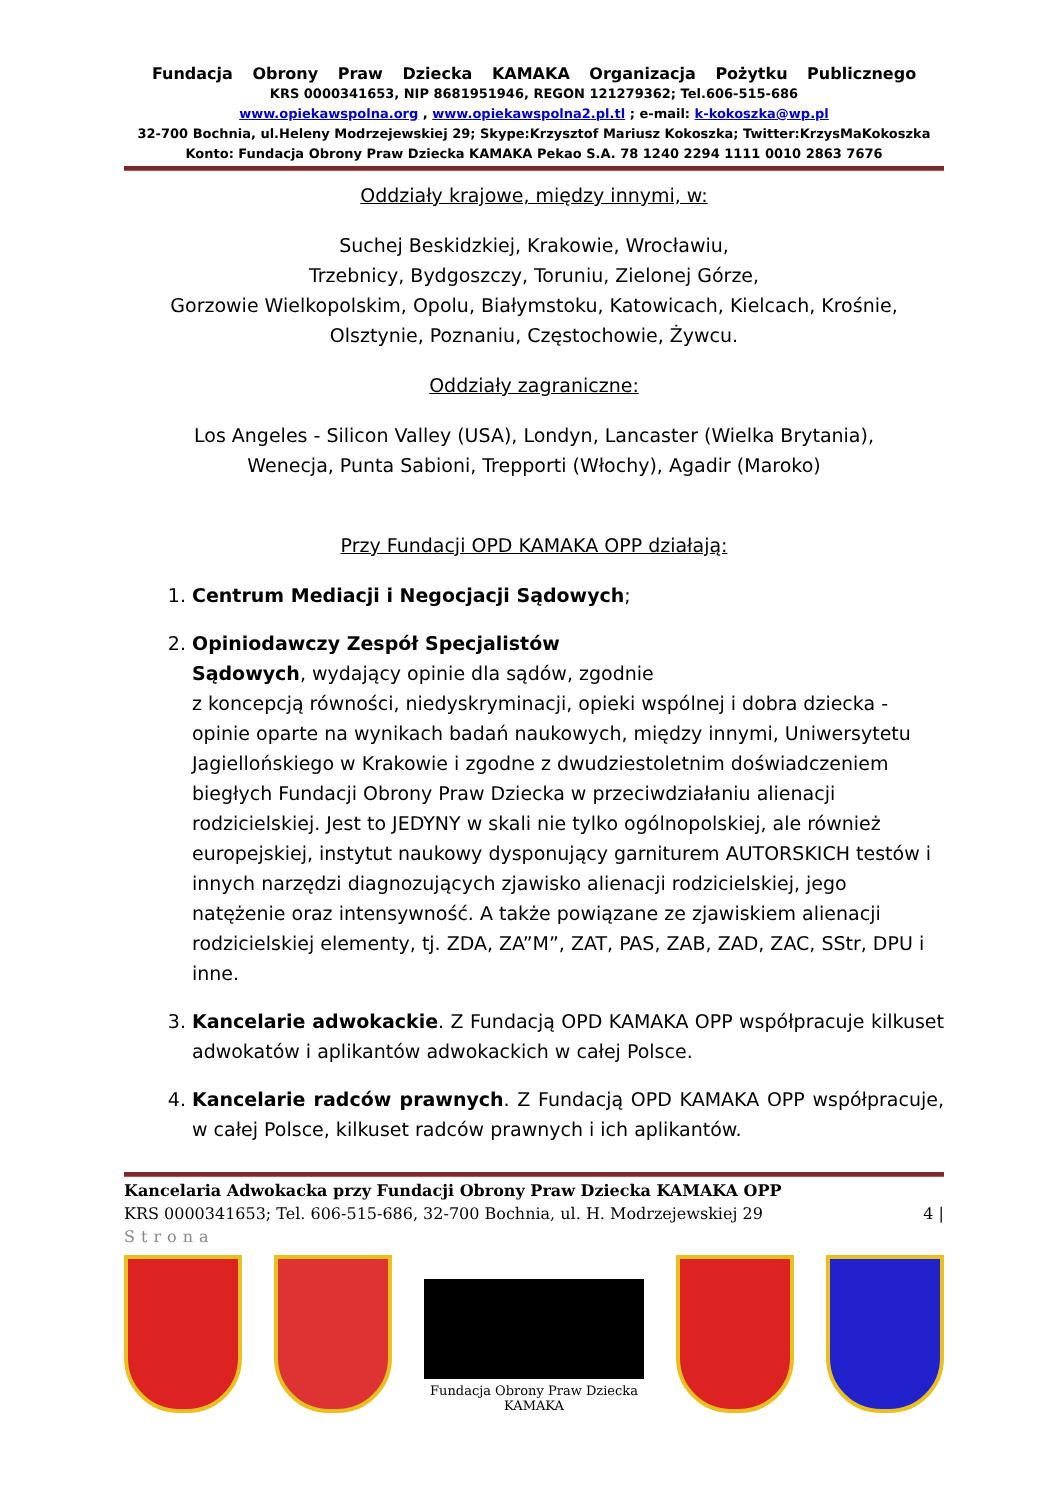Fundacja Obrony Praw Dziecka KAMAKA Organizacja Pożytku Publicznego
KRS 0000341653, NIP 8681951946, REGON 121279362; Tel.606-515-686
www.opiekawspolna.org , www.opiekawspolna2.pl.tl ; e-mail: k-kokoszka@wp.pl
32-700 Bochnia, ul.Heleny Modrzejewskiej 29; Skype:Krzysztof Mariusz Kokoszka; Twitter:KrzysMaKokoszka
Konto: Fundacja Obrony Praw Dziecka KAMAKA Pekao S.A. 78 1240 2294 1111 0010 2863 7676
Oddziały krajowe, między innymi, w:
Suchej Beskidzkiej, Krakowie, Wrocławiu,
Trzebnicy, Bydgoszczy, Toruniu, Zielonej Górze,
Gorzowie Wielkopolskim, Opolu, Białymstoku, Katowicach, Kielcach, Krośnie,
Olsztynie, Poznaniu, Częstochowie, Żywcu.
Oddziały zagraniczne:
Los Angeles - Silicon Valley (USA), Londyn, Lancaster (Wielka Brytania),
Wenecja, Punta Sabioni, Trepporti (Włochy), Agadir (Maroko)
Przy Fundacji OPD KAMAKA OPP działają:
1. Centrum Mediacji i Negocjacji Sądowych;
2. Opiniodawczy Zespół Specjalistów
Sądowych, wydający opinie dla sądów, zgodnie
z koncepcją równości, niedyskryminacji, opieki wspólnej i dobra dziecka - opinie oparte na wynikach badań naukowych, między innymi, Uniwersytetu Jagiellońskiego w Krakowie i zgodne z dwudziestoletnim doświadczeniem biegłych Fundacji Obrony Praw Dziecka w przeciwdziałaniu alienacji rodzicielskiej. Jest to JEDYNY w skali nie tylko ogólnopolskiej, ale również europejskiej, instytut naukowy dysponujący garniturem AUTORSKICH testów i innych narzędzi diagnozujących zjawisko alienacji rodzicielskiej, jego natężenie oraz intensywność. A także powiązane ze zjawiskiem alienacji rodzicielskiej elementy, tj. ZDA, ZA”M”, ZAT, PAS, ZAB, ZAD, ZAC, SStr, DPU i inne.
3. Kancelarie adwokackie. Z Fundacją OPD KAMAKA OPP współpracuje kilkuset adwokatów i aplikantów adwokackich w całej Polsce.
4. Kancelarie radców prawnych. Z Fundacją OPD KAMAKA OPP współpracuje, w całej Polsce, kilkuset radców prawnych i ich aplikantów.
Kancelaria Adwokacka przy Fundacji Obrony Praw Dziecka KAMAKA OPP
KRS 0000341653; Tel. 606-515-686, 32-700 Bochnia, ul. H. Modrzejewskiej 29 4 |
Strona
Fundacja Obrony Praw Dziecka
KAMAKA